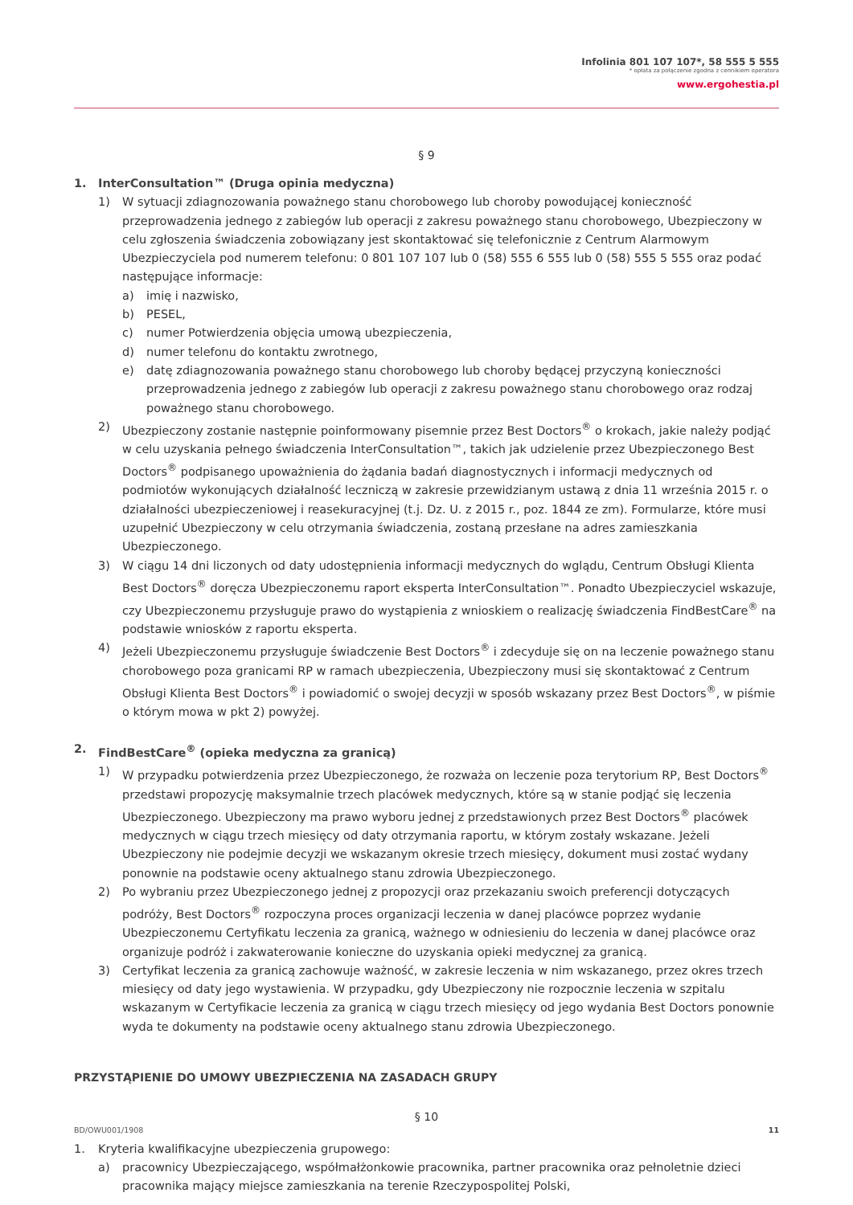Infolinia 801 107 107*, 58 555 5 555
* opłata za połączenie zgodna z cennikiem operatora
www.ergohestia.pl
§ 9
1. InterConsultation™ (Druga opinia medyczna)
1) W sytuacji zdiagnozowania poważnego stanu chorobowego lub choroby powodującej konieczność przeprowadzenia jednego z zabiegów lub operacji z zakresu poważnego stanu chorobowego, Ubezpieczony w celu zgłoszenia świadczenia zobowiązany jest skontaktować się telefonicznie z Centrum Alarmowym Ubezpieczyciela pod numerem telefonu: 0 801 107 107 lub 0 (58) 555 6 555 lub 0 (58) 555 5 555 oraz podać następujące informacje:
a) imię i nazwisko,
b) PESEL,
c) numer Potwierdzenia objęcia umową ubezpieczenia,
d) numer telefonu do kontaktu zwrotnego,
e) datę zdiagnozowania poważnego stanu chorobowego lub choroby będącej przyczyną konieczności przeprowadzenia jednego z zabiegów lub operacji z zakresu poważnego stanu chorobowego oraz rodzaj poważnego stanu chorobowego.
2) Ubezpieczony zostanie następnie poinformowany pisemnie przez Best Doctors<sup>®</sup> o krokach, jakie należy podjąć w celu uzyskania pełnego świadczenia InterConsultation™, takich jak udzielenie przez Ubezpieczonego Best Doctors<sup>®</sup> podpisanego upoważnienia do żądania badań diagnostycznych i informacji medycznych od podmiotów wykonujących działalność leczniczą w zakresie przewidzianym ustawą z dnia 11 września 2015 r. o działalności ubezpieczeniowej i reasekuracyjnej (t.j. Dz. U. z 2015 r., poz. 1844 ze zm). Formularze, które musi uzupełnić Ubezpieczony w celu otrzymania świadczenia, zostaną przesłane na adres zamieszkania Ubezpieczonego.
3) W ciągu 14 dni liczonych od daty udostępnienia informacji medycznych do wglądu, Centrum Obsługi Klienta Best Doctors<sup>®</sup> doręcza Ubezpieczonemu raport eksperta InterConsultation™. Ponadto Ubezpieczyciel wskazuje, czy Ubezpieczonemu przysługuje prawo do wystąpienia z wnioskiem o realizację świadczenia FindBestCare<sup>®</sup> na podstawie wniosków z raportu eksperta.
4) Jeżeli Ubezpieczonemu przysługuje świadczenie Best Doctors<sup>®</sup> i zdecyduje się on na leczenie poważnego stanu chorobowego poza granicami RP w ramach ubezpieczenia, Ubezpieczony musi się skontaktować z Centrum Obsługi Klienta Best Doctors<sup>®</sup> i powiadomić o swojej decyzji w sposób wskazany przez Best Doctors<sup>®</sup>, w piśmie o którym mowa w pkt 2) powyżej.
2. FindBestCare<sup>®</sup> (opieka medyczna za granicą)
1) W przypadku potwierdzenia przez Ubezpieczonego, że rozważa on leczenie poza terytorium RP, Best Doctors<sup>®</sup> przedstawi propozycję maksymalnie trzech placówek medycznych, które są w stanie podjąć się leczenia Ubezpieczonego. Ubezpieczony ma prawo wyboru jednej z przedstawionych przez Best Doctors<sup>®</sup> placówek medycznych w ciągu trzech miesięcy od daty otrzymania raportu, w którym zostały wskazane. Jeżeli Ubezpieczony nie podejmie decyzji we wskazanym okresie trzech miesięcy, dokument musi zostać wydany ponownie na podstawie oceny aktualnego stanu zdrowia Ubezpieczonego.
2) Po wybraniu przez Ubezpieczonego jednej z propozycji oraz przekazaniu swoich preferencji dotyczących podróży, Best Doctors<sup>®</sup> rozpoczyna proces organizacji leczenia w danej placówce poprzez wydanie Ubezpieczonemu Certyfikatu leczenia za granicą, ważnego w odniesieniu do leczenia w danej placówce oraz organizuje podróż i zakwaterowanie konieczne do uzyskania opieki medycznej za granicą.
3) Certyfikat leczenia za granicą zachowuje ważność, w zakresie leczenia w nim wskazanego, przez okres trzech miesięcy od daty jego wystawienia. W przypadku, gdy Ubezpieczony nie rozpocznie leczenia w szpitalu wskazanym w Certyfikacie leczenia za granicą w ciągu trzech miesięcy od jego wydania Best Doctors ponownie wyda te dokumenty na podstawie oceny aktualnego stanu zdrowia Ubezpieczonego.
PRZYSTĄPIENIE DO UMOWY UBEZPIECZENIA NA ZASADACH GRUPY
§ 10
1. Kryteria kwalifikacyjne ubezpieczenia grupowego:
a) pracownicy Ubezpieczającego, współmałżonkowie pracownika, partner pracownika oraz pełnoletnie dzieci pracownika mający miejsce zamieszkania na terenie Rzeczypospolitej Polski,
BD/OWU001/1908 11